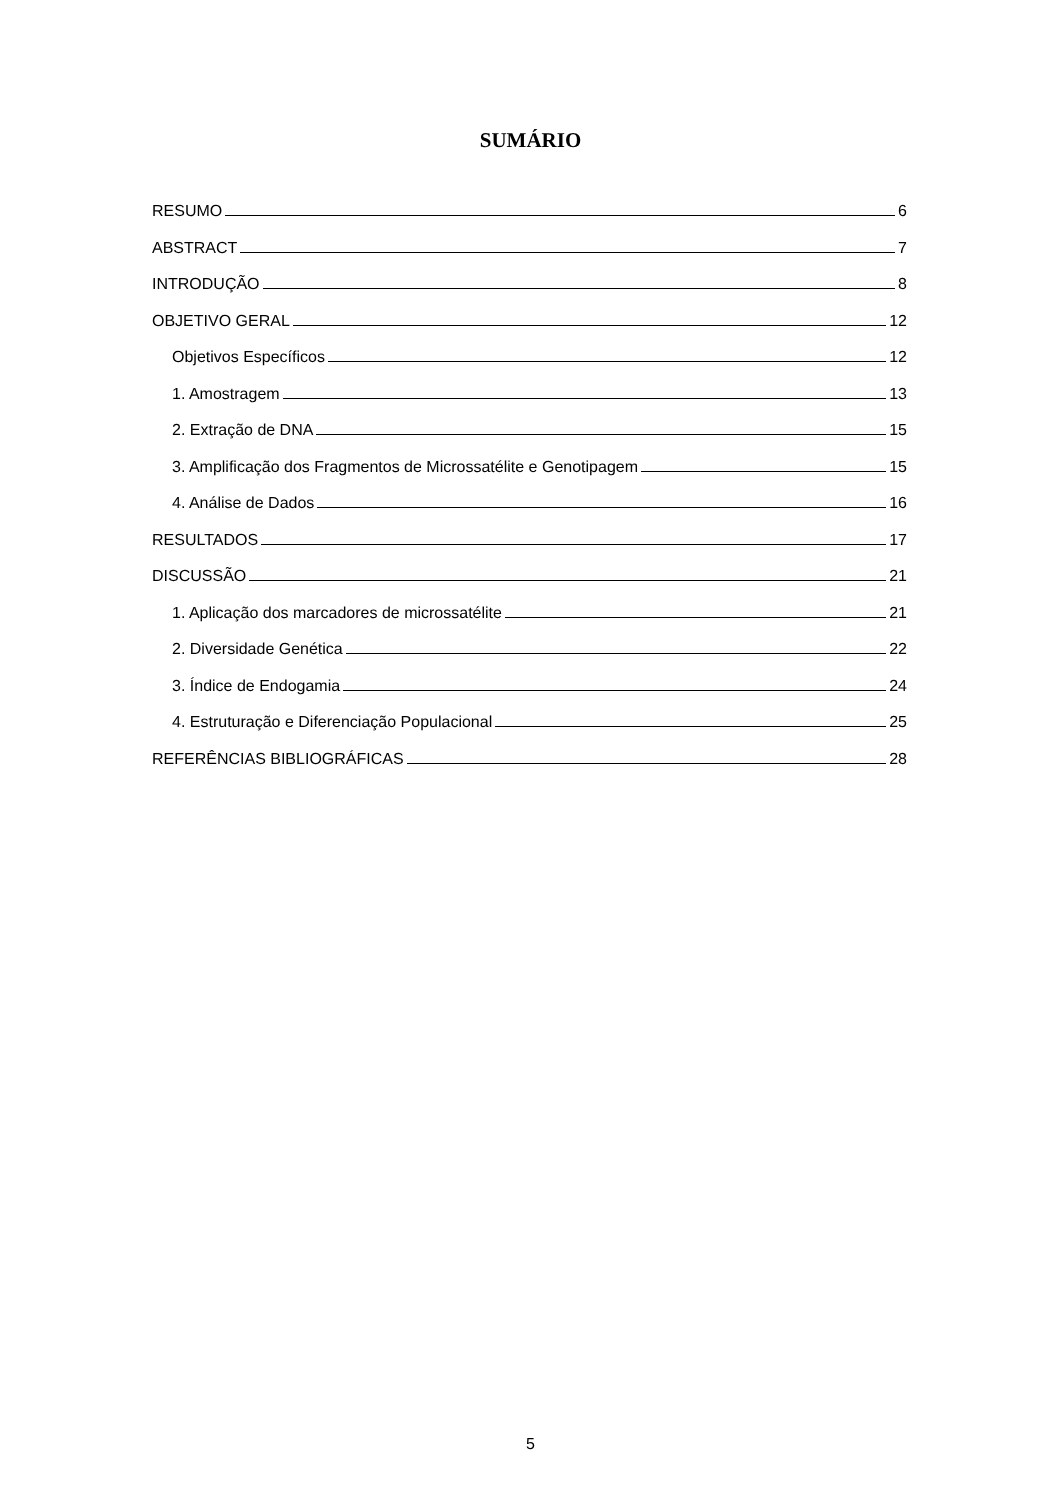SUMÁRIO
RESUMO 6
ABSTRACT 7
INTRODUÇÃO 8
OBJETIVO GERAL 12
Objetivos Específicos 12
1. Amostragem 13
2. Extração de DNA 15
3. Amplificação dos Fragmentos de Microssatélite e Genotipagem 15
4. Análise de Dados 16
RESULTADOS 17
DISCUSSÃO 21
1. Aplicação dos marcadores de microssatélite 21
2. Diversidade Genética 22
3. Índice de Endogamia 24
4. Estruturação e Diferenciação Populacional 25
REFERÊNCIAS BIBLIOGRÁFICAS 28
5